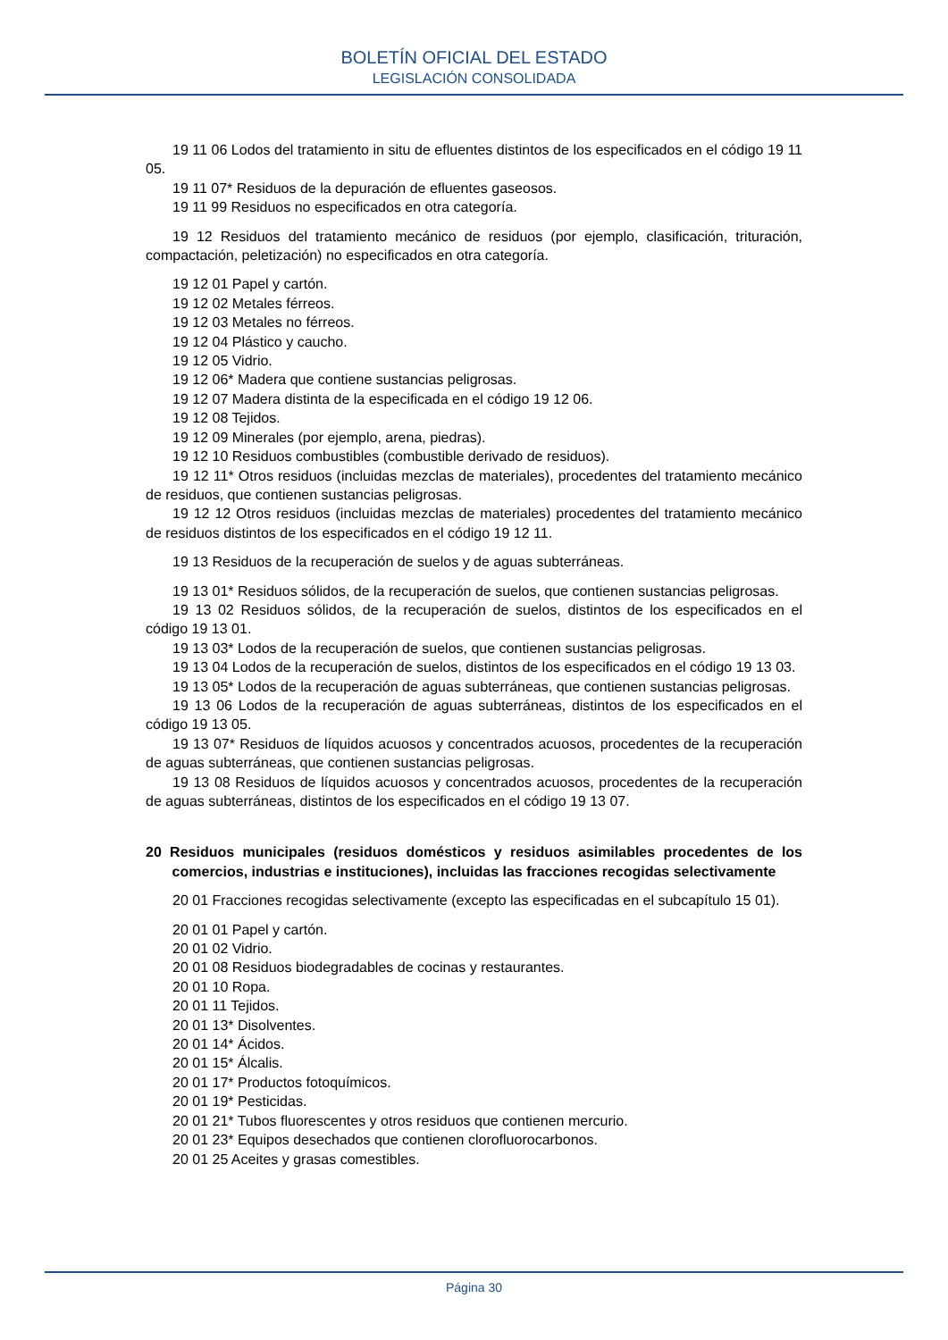BOLETÍN OFICIAL DEL ESTADO
LEGISLACIÓN CONSOLIDADA
19 11 06 Lodos del tratamiento in situ de efluentes distintos de los especificados en el código 19 11 05.
19 11 07* Residuos de la depuración de efluentes gaseosos.
19 11 99 Residuos no especificados en otra categoría.
19 12 Residuos del tratamiento mecánico de residuos (por ejemplo, clasificación, trituración, compactación, peletización) no especificados en otra categoría.
19 12 01 Papel y cartón.
19 12 02 Metales férreos.
19 12 03 Metales no férreos.
19 12 04 Plástico y caucho.
19 12 05 Vidrio.
19 12 06* Madera que contiene sustancias peligrosas.
19 12 07 Madera distinta de la especificada en el código 19 12 06.
19 12 08 Tejidos.
19 12 09 Minerales (por ejemplo, arena, piedras).
19 12 10 Residuos combustibles (combustible derivado de residuos).
19 12 11* Otros residuos (incluidas mezclas de materiales), procedentes del tratamiento mecánico de residuos, que contienen sustancias peligrosas.
19 12 12 Otros residuos (incluidas mezclas de materiales) procedentes del tratamiento mecánico de residuos distintos de los especificados en el código 19 12 11.
19 13 Residuos de la recuperación de suelos y de aguas subterráneas.
19 13 01* Residuos sólidos, de la recuperación de suelos, que contienen sustancias peligrosas.
19 13 02 Residuos sólidos, de la recuperación de suelos, distintos de los especificados en el código 19 13 01.
19 13 03* Lodos de la recuperación de suelos, que contienen sustancias peligrosas.
19 13 04 Lodos de la recuperación de suelos, distintos de los especificados en el código 19 13 03.
19 13 05* Lodos de la recuperación de aguas subterráneas, que contienen sustancias peligrosas.
19 13 06 Lodos de la recuperación de aguas subterráneas, distintos de los especificados en el código 19 13 05.
19 13 07* Residuos de líquidos acuosos y concentrados acuosos, procedentes de la recuperación de aguas subterráneas, que contienen sustancias peligrosas.
19 13 08 Residuos de líquidos acuosos y concentrados acuosos, procedentes de la recuperación de aguas subterráneas, distintos de los especificados en el código 19 13 07.
20 Residuos municipales (residuos domésticos y residuos asimilables procedentes de los comercios, industrias e instituciones), incluidas las fracciones recogidas selectivamente
20 01 Fracciones recogidas selectivamente (excepto las especificadas en el subcapítulo 15 01).
20 01 01 Papel y cartón.
20 01 02 Vidrio.
20 01 08 Residuos biodegradables de cocinas y restaurantes.
20 01 10 Ropa.
20 01 11 Tejidos.
20 01 13* Disolventes.
20 01 14* Ácidos.
20 01 15* Álcalis.
20 01 17* Productos fotoquímicos.
20 01 19* Pesticidas.
20 01 21* Tubos fluorescentes y otros residuos que contienen mercurio.
20 01 23* Equipos desechados que contienen clorofluorocarbonos.
20 01 25 Aceites y grasas comestibles.
Página 30